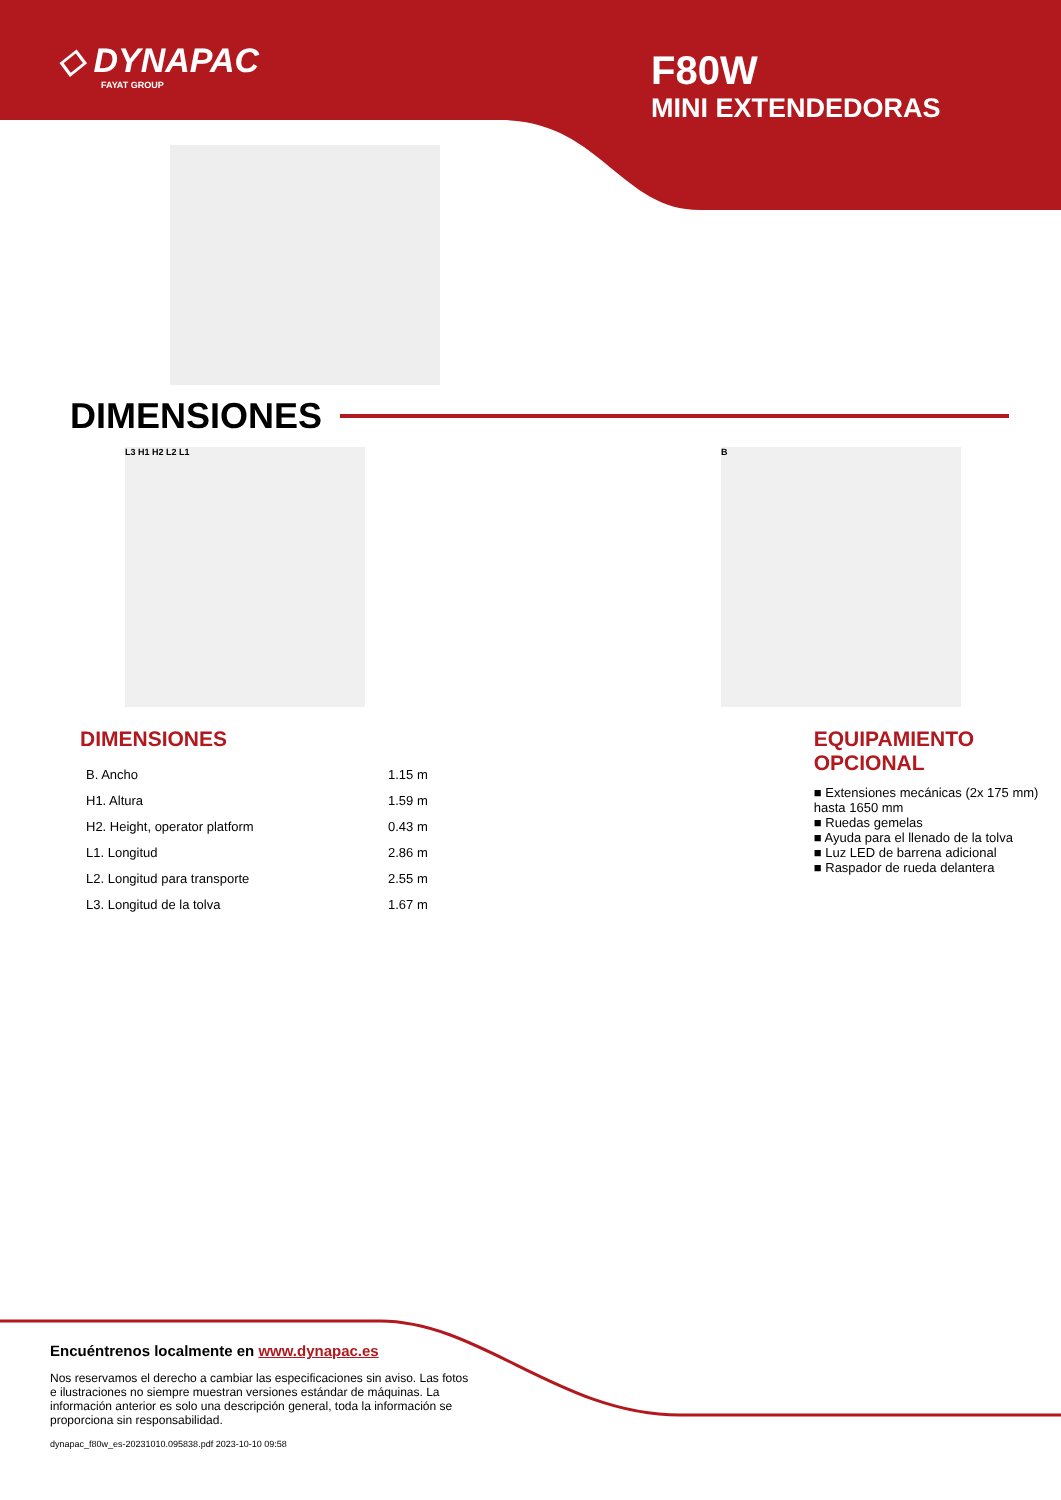◇ DYNAPAC
FAYAT GROUP
F80W
MINI EXTENDEDORAS
DIMENSIONES
L3 H1 H2 L2 L1 B
DIMENSIONES
| B. Ancho | 1.15 m |
| H1. Altura | 1.59 m |
| H2. Height, operator platform | 0.43 m |
| L1. Longitud | 2.86 m |
| L2. Longitud para transporte | 2.55 m |
| L3. Longitud de la tolva | 1.67 m |
EQUIPAMIENTO
OPCIONAL
■ Extensiones mecánicas (2x 175 mm) hasta 1650 mm
■ Ruedas gemelas
■ Ayuda para el llenado de la tolva
■ Luz LED de barrena adicional
■ Raspador de rueda delantera
Encuéntrenos localmente en www.dynapac.es
Nos reservamos el derecho a cambiar las especificaciones sin aviso. Las fotos e ilustraciones no siempre muestran versiones estándar de máquinas. La información anterior es solo una descripción general, toda la información se proporciona sin responsabilidad.
dynapac_f80w_es-20231010.095838.pdf 2023-10-10 09:58